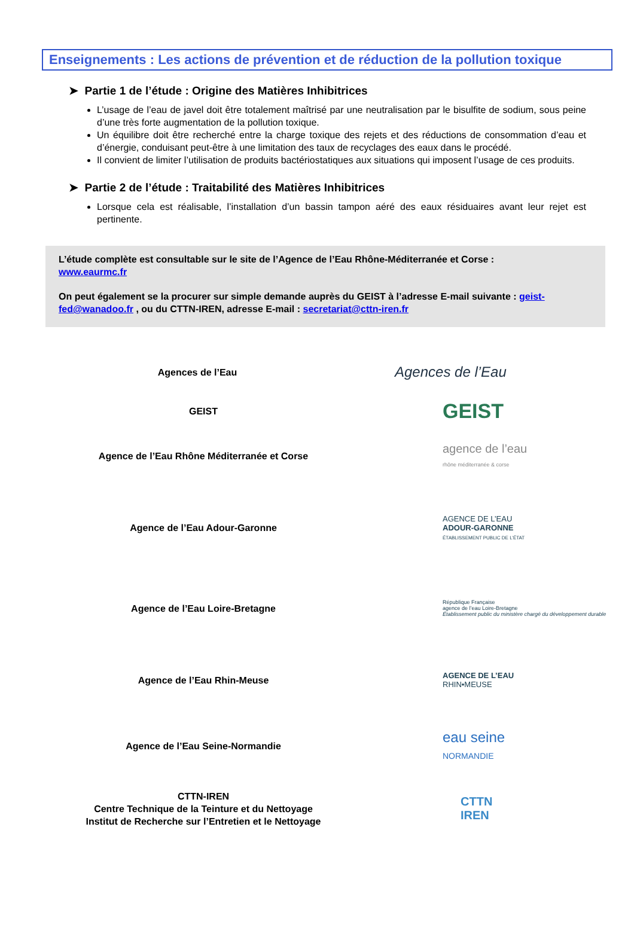Enseignements : Les actions de prévention et de réduction de la pollution toxique
➤ Partie 1 de l’étude : Origine des Matières Inhibitrices
L’usage de l’eau de javel doit être totalement maîtrisé par une neutralisation par le bisulfite de sodium, sous peine d’une très forte augmentation de la pollution toxique.
Un équilibre doit être recherché entre la charge toxique des rejets et des réductions de consommation d’eau et d’énergie, conduisant peut-être à une limitation des taux de recyclages des eaux dans le procédé.
Il convient de limiter l’utilisation de produits bactériostatiques aux situations qui imposent l’usage de ces produits.
➤ Partie 2 de l’étude : Traitabilité des Matières Inhibitrices
Lorsque cela est réalisable, l’installation d’un bassin tampon aéré des eaux résiduaires avant leur rejet est pertinente.
L’étude complète est consultable sur le site de l’Agence de l’Eau Rhône-Méditerranée et Corse :
www.eaurmc.fr
On peut également se la procurer sur simple demande auprès du GEIST à l’adresse E-mail suivante : geist-fed@wanadoo.fr , ou du CTTN-IREN, adresse E-mail : secretariat@cttn-iren.fr
Agences de l’Eau
Agences de l’Eau
GEIST
GEIST
Agence de l’Eau Rhône Méditerranée et Corse
agence de l’eau
rhône méditerranée & corse
Agence de l’Eau Adour-Garonne
AGENCE DE L’EAU
ADOUR-GARONNE
ÉTABLISSEMENT PUBLIC DE L’ÉTAT
Agence de l’Eau Loire-Bretagne
République Française
agence de l’eau Loire-Bretagne
Établissement public du ministère chargé du développement durable
Agence de l’Eau Rhin-Meuse
AGENCE DE L’EAU
RHIN•MEUSE
Agence de l’Eau Seine-Normandie
eau seine
NORMANDIE
CTTN-IREN
Centre Technique de la Teinture et du Nettoyage
Institut de Recherche sur l’Entretien et le Nettoyage
CTTN
IREN